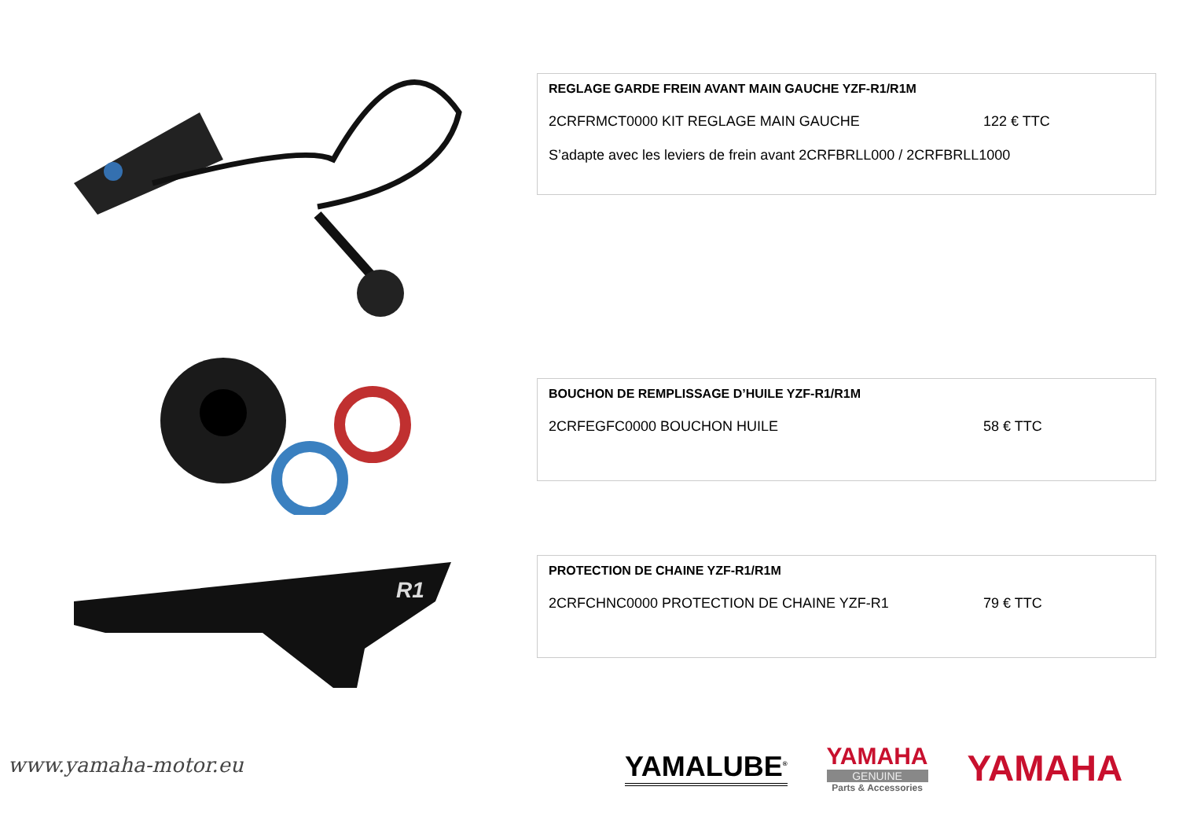R1
REGLAGE GARDE FREIN AVANT MAIN GAUCHE YZF-R1/R1M
2CRFRMCT0000 KIT REGLAGE MAIN GAUCHE 122 € TTC
S’adapte avec les leviers de frein avant 2CRFBRLL000 / 2CRFBRLL1000
BOUCHON DE REMPLISSAGE D’HUILE YZF-R1/R1M
2CRFEGFC0000 BOUCHON HUILE 58 € TTC
PROTECTION DE CHAINE YZF-R1/R1M
2CRFCHNC0000 PROTECTION DE CHAINE YZF-R1 79 € TTC
www.yamaha-motor.eu
YAMALUBE<sup>®</sup>
YAMAHA
GENUINE
Parts & Accessories
YAMAHA